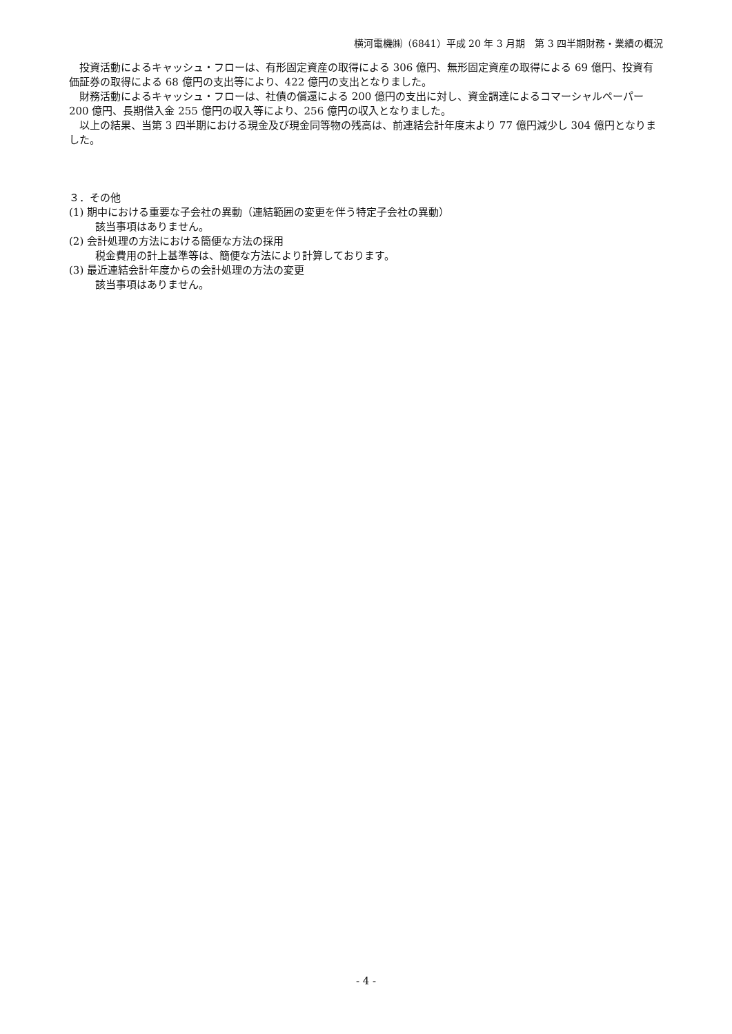横河電機㈱（6841）平成 20 年 3 月期　第 3 四半期財務・業績の概況
投資活動によるキャッシュ・フローは、有形固定資産の取得による 306 億円、無形固定資産の取得による 69 億円、投資有価証券の取得による 68 億円の支出等により、422 億円の支出となりました。
財務活動によるキャッシュ・フローは、社債の償還による 200 億円の支出に対し、資金調達によるコマーシャルペーパー200 億円、長期借入金 255 億円の収入等により、256 億円の収入となりました。
以上の結果、当第 3 四半期における現金及び現金同等物の残高は、前連結会計年度末より 77 億円減少し 304 億円となりました。
３．その他
(1) 期中における重要な子会社の異動（連結範囲の変更を伴う特定子会社の異動）
該当事項はありません。
(2) 会計処理の方法における簡便な方法の採用
税金費用の計上基準等は、簡便な方法により計算しております。
(3) 最近連結会計年度からの会計処理の方法の変更
該当事項はありません。
- 4 -